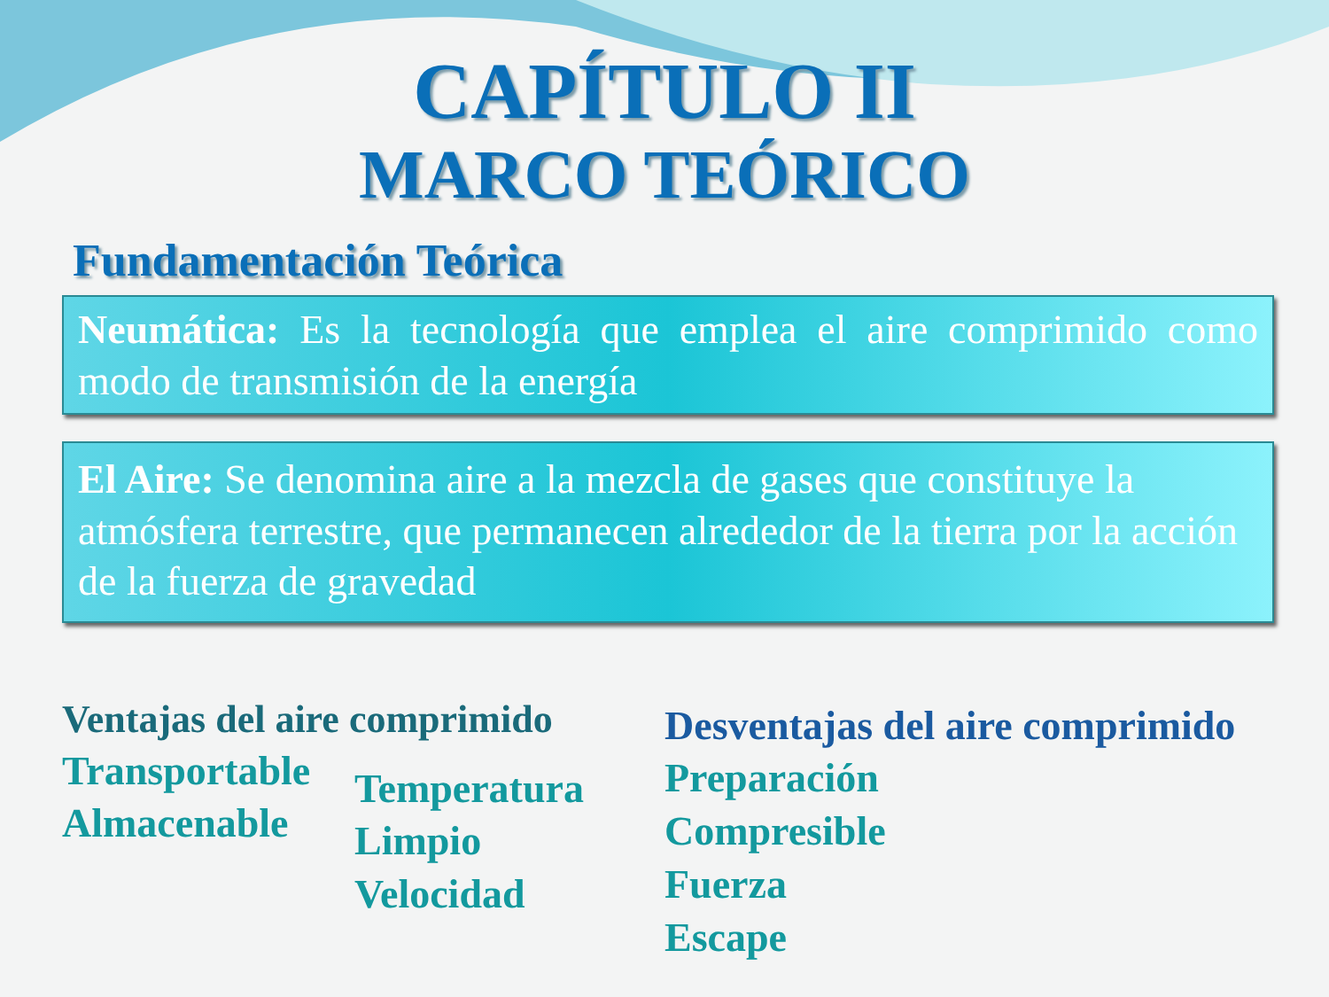CAPÍTULO II
MARCO TEÓRICO
Fundamentación Teórica
Neumática: Es la tecnología que emplea el aire comprimido como modo de transmisión de la energía
El Aire: Se denomina aire a la mezcla de gases que constituye la atmósfera terrestre, que permanecen alrededor de la tierra por la acción de la fuerza de gravedad
Ventajas del aire comprimido
Transportable
Almacenable
Temperatura
Limpio
Velocidad
Desventajas del aire comprimido
Preparación
Compresible
Fuerza
Escape